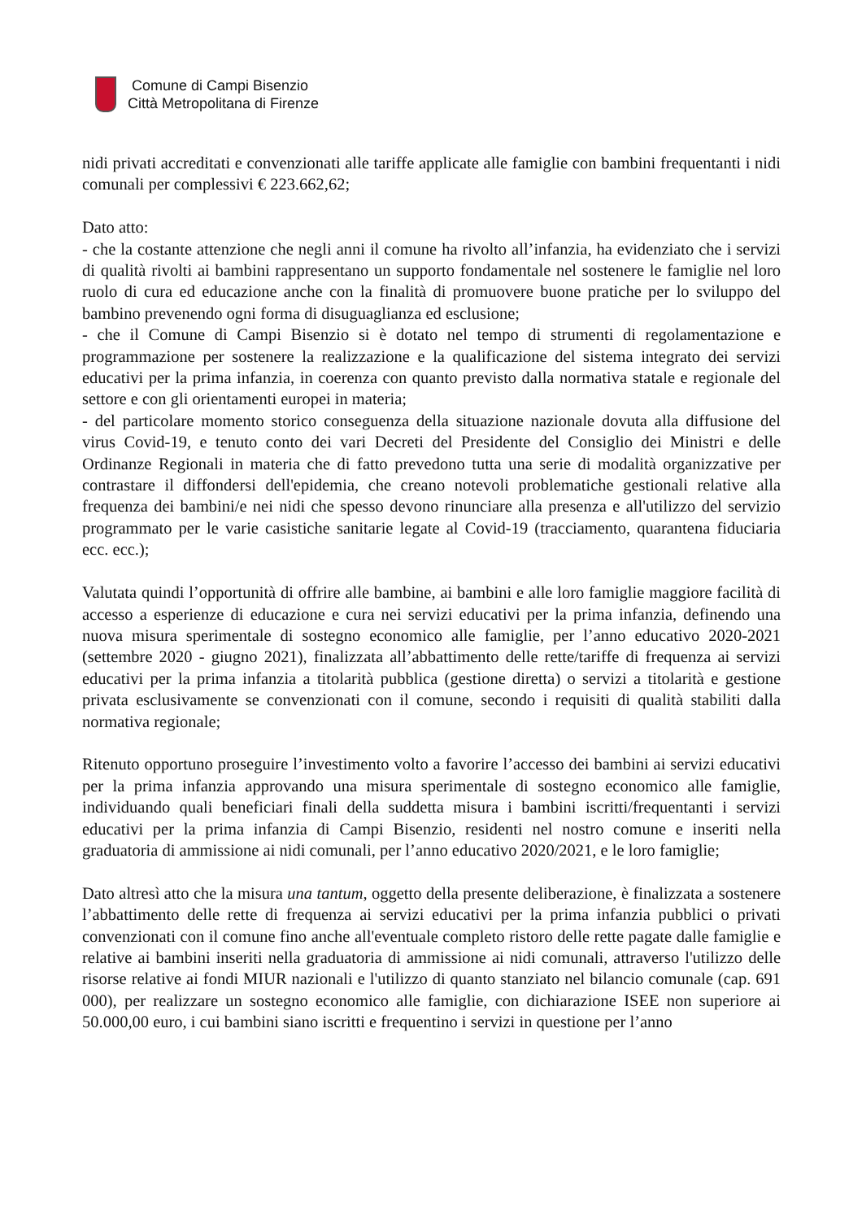Comune di Campi Bisenzio
Città Metropolitana di Firenze
nidi privati accreditati e convenzionati alle tariffe applicate alle famiglie con bambini frequentanti i nidi comunali per complessivi € 223.662,62;
Dato atto:
- che la costante attenzione che negli anni il comune ha rivolto all’infanzia, ha evidenziato che i servizi di qualità rivolti ai bambini rappresentano un supporto fondamentale nel sostenere le famiglie nel loro ruolo di cura ed educazione anche con la finalità di promuovere buone pratiche per lo sviluppo del bambino prevenendo ogni forma di disuguaglianza ed esclusione;
- che il Comune di Campi Bisenzio si è dotato nel tempo di strumenti di regolamentazione e programmazione per sostenere la realizzazione e la qualificazione del sistema integrato dei servizi educativi per la prima infanzia, in coerenza con quanto previsto dalla normativa statale e regionale del settore e con gli orientamenti europei in materia;
- del particolare momento storico conseguenza della situazione nazionale dovuta alla diffusione del virus Covid-19, e tenuto conto dei vari Decreti del Presidente del Consiglio dei Ministri e delle Ordinanze Regionali in materia che di fatto prevedono tutta una serie di modalità organizzative per contrastare il diffondersi dell'epidemia, che creano notevoli problematiche gestionali relative alla frequenza dei bambini/e nei nidi che spesso devono rinunciare alla presenza e all'utilizzo del servizio programmato per le varie casistiche sanitarie legate al Covid-19 (tracciamento, quarantena fiduciaria ecc. ecc.);
Valutata quindi l’opportunità di offrire alle bambine, ai bambini e alle loro famiglie maggiore facilità di accesso a esperienze di educazione e cura nei servizi educativi per la prima infanzia, definendo una nuova misura sperimentale di sostegno economico alle famiglie, per l’anno educativo 2020-2021 (settembre 2020 - giugno 2021), finalizzata all’abbattimento delle rette/tariffe di frequenza ai servizi educativi per la prima infanzia a titolarità pubblica (gestione diretta) o servizi a titolarità e gestione privata esclusivamente se convenzionati con il comune, secondo i requisiti di qualità stabiliti dalla normativa regionale;
Ritenuto opportuno proseguire l’investimento volto a favorire l’accesso dei bambini ai servizi educativi per la prima infanzia approvando una misura sperimentale di sostegno economico alle famiglie, individuando quali beneficiari finali della suddetta misura i bambini iscritti/frequentanti i servizi educativi per la prima infanzia di Campi Bisenzio, residenti nel nostro comune e inseriti nella graduatoria di ammissione ai nidi comunali, per l’anno educativo 2020/2021, e le loro famiglie;
Dato altresì atto che la misura una tantum, oggetto della presente deliberazione, è finalizzata a sostenere l’abbattimento delle rette di frequenza ai servizi educativi per la prima infanzia pubblici o privati convenzionati con il comune fino anche all'eventuale completo ristoro delle rette pagate dalle famiglie e relative ai bambini inseriti nella graduatoria di ammissione ai nidi comunali, attraverso l'utilizzo delle risorse relative ai fondi MIUR nazionali e l'utilizzo di quanto stanziato nel bilancio comunale (cap. 691 000), per realizzare un sostegno economico alle famiglie, con dichiarazione ISEE non superiore ai 50.000,00 euro, i cui bambini siano iscritti e frequentino i servizi in questione per l’anno